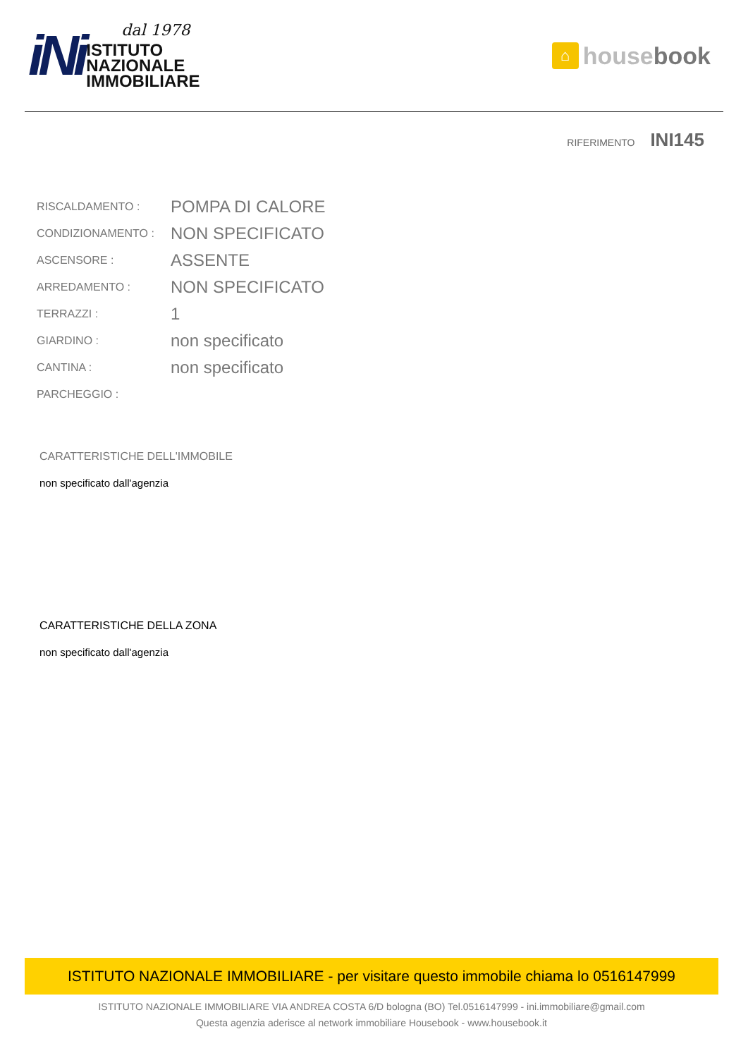iNi
dal 1978
ISTITUTO
NAZIONALE
IMMOBILIARE
⌂ house book
RIFERIMENTO INI145
| RISCALDAMENTO : | POMPA DI CALORE |
| CONDIZIONAMENTO : | NON SPECIFICATO |
| ASCENSORE : | ASSENTE |
| ARREDAMENTO : | NON SPECIFICATO |
| TERRAZZI : | 1 |
| GIARDINO : | non specificato |
| CANTINA : | non specificato |
| PARCHEGGIO : | |
CARATTERISTICHE DELL'IMMOBILE
non specificato dall'agenzia
CARATTERISTICHE DELLA ZONA
non specificato dall'agenzia
ISTITUTO NAZIONALE IMMOBILIARE - per visitare questo immobile chiama lo 0516147999
ISTITUTO NAZIONALE IMMOBILIARE VIA ANDREA COSTA 6/D bologna (BO) Tel.0516147999 - ini.immobiliare@gmail.com
Questa agenzia aderisce al network immobiliare Housebook - www.housebook.it